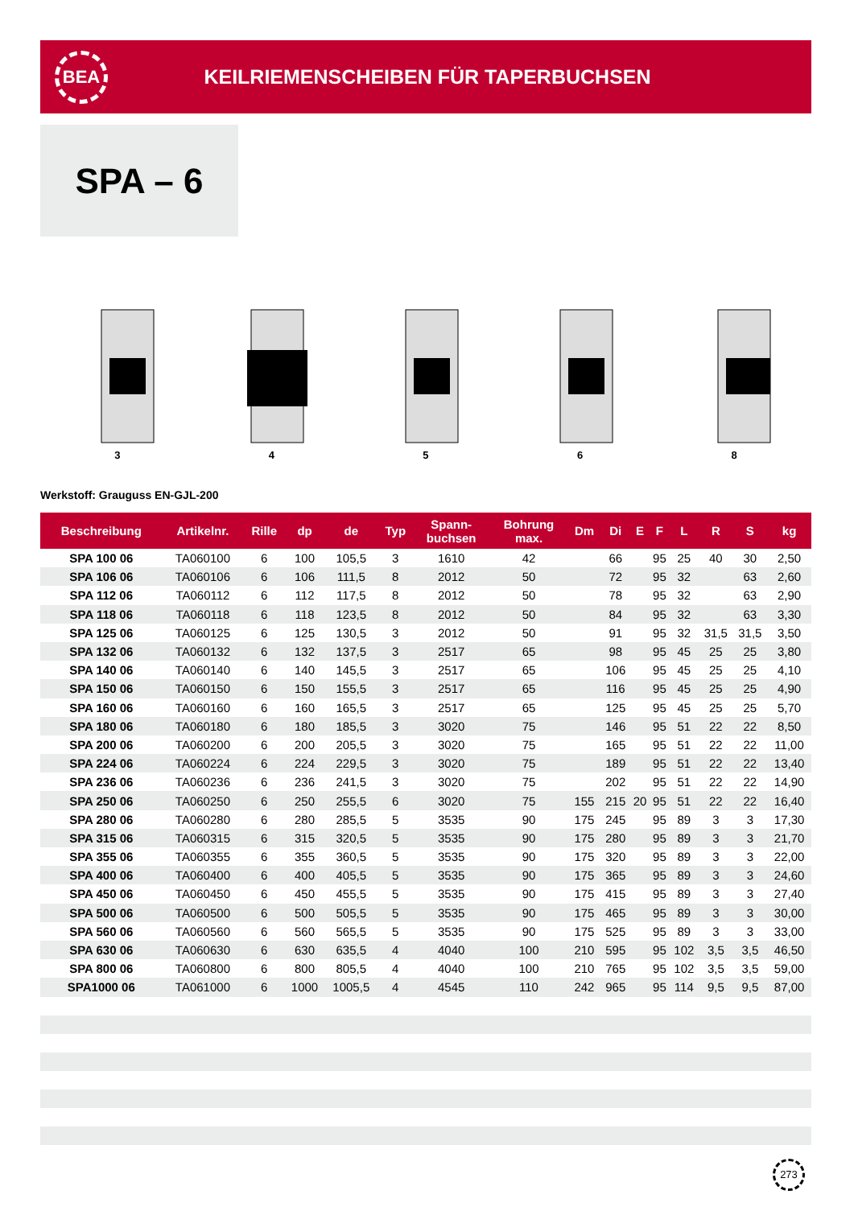BEA
KEILRIEMENSCHEIBEN FÜR TAPERBUCHSEN
SPA – 6
3
4
5
6
8
Werkstoff: Grauguss EN-GJL-200
| Beschreibung | Artikelnr. | Rille | dp | de | Typ | Spann- buchsen | Bohrung max. | Dm | Di | E | F | L | R | S | kg |
| --- | --- | --- | --- | --- | --- | --- | --- | --- | --- | --- | --- | --- | --- | --- | --- |
| SPA 100 06 | TA060100 | 6 | 100 | 105,5 | 3 | 1610 | 42 | | 66 | | 95 | 25 | 40 | 30 | 2,50 |
| SPA 106 06 | TA060106 | 6 | 106 | 111,5 | 8 | 2012 | 50 | | 72 | | 95 | 32 | | 63 | 2,60 |
| SPA 112 06 | TA060112 | 6 | 112 | 117,5 | 8 | 2012 | 50 | | 78 | | 95 | 32 | | 63 | 2,90 |
| SPA 118 06 | TA060118 | 6 | 118 | 123,5 | 8 | 2012 | 50 | | 84 | | 95 | 32 | | 63 | 3,30 |
| SPA 125 06 | TA060125 | 6 | 125 | 130,5 | 3 | 2012 | 50 | | 91 | | 95 | 32 | 31,5 | 31,5 | 3,50 |
| SPA 132 06 | TA060132 | 6 | 132 | 137,5 | 3 | 2517 | 65 | | 98 | | 95 | 45 | 25 | 25 | 3,80 |
| SPA 140 06 | TA060140 | 6 | 140 | 145,5 | 3 | 2517 | 65 | | 106 | | 95 | 45 | 25 | 25 | 4,10 |
| SPA 150 06 | TA060150 | 6 | 150 | 155,5 | 3 | 2517 | 65 | | 116 | | 95 | 45 | 25 | 25 | 4,90 |
| SPA 160 06 | TA060160 | 6 | 160 | 165,5 | 3 | 2517 | 65 | | 125 | | 95 | 45 | 25 | 25 | 5,70 |
| SPA 180 06 | TA060180 | 6 | 180 | 185,5 | 3 | 3020 | 75 | | 146 | | 95 | 51 | 22 | 22 | 8,50 |
| SPA 200 06 | TA060200 | 6 | 200 | 205,5 | 3 | 3020 | 75 | | 165 | | 95 | 51 | 22 | 22 | 11,00 |
| SPA 224 06 | TA060224 | 6 | 224 | 229,5 | 3 | 3020 | 75 | | 189 | | 95 | 51 | 22 | 22 | 13,40 |
| SPA 236 06 | TA060236 | 6 | 236 | 241,5 | 3 | 3020 | 75 | | 202 | | 95 | 51 | 22 | 22 | 14,90 |
| SPA 250 06 | TA060250 | 6 | 250 | 255,5 | 6 | 3020 | 75 | 155 | 215 | 20 | 95 | 51 | 22 | 22 | 16,40 |
| SPA 280 06 | TA060280 | 6 | 280 | 285,5 | 5 | 3535 | 90 | 175 | 245 | | 95 | 89 | 3 | 3 | 17,30 |
| SPA 315 06 | TA060315 | 6 | 315 | 320,5 | 5 | 3535 | 90 | 175 | 280 | | 95 | 89 | 3 | 3 | 21,70 |
| SPA 355 06 | TA060355 | 6 | 355 | 360,5 | 5 | 3535 | 90 | 175 | 320 | | 95 | 89 | 3 | 3 | 22,00 |
| SPA 400 06 | TA060400 | 6 | 400 | 405,5 | 5 | 3535 | 90 | 175 | 365 | | 95 | 89 | 3 | 3 | 24,60 |
| SPA 450 06 | TA060450 | 6 | 450 | 455,5 | 5 | 3535 | 90 | 175 | 415 | | 95 | 89 | 3 | 3 | 27,40 |
| SPA 500 06 | TA060500 | 6 | 500 | 505,5 | 5 | 3535 | 90 | 175 | 465 | | 95 | 89 | 3 | 3 | 30,00 |
| SPA 560 06 | TA060560 | 6 | 560 | 565,5 | 5 | 3535 | 90 | 175 | 525 | | 95 | 89 | 3 | 3 | 33,00 |
| SPA 630 06 | TA060630 | 6 | 630 | 635,5 | 4 | 4040 | 100 | 210 | 595 | | 95 | 102 | 3,5 | 3,5 | 46,50 |
| SPA 800 06 | TA060800 | 6 | 800 | 805,5 | 4 | 4040 | 100 | 210 | 765 | | 95 | 102 | 3,5 | 3,5 | 59,00 |
| SPA1000 06 | TA061000 | 6 | 1000 | 1005,5 | 4 | 4545 | 110 | 242 | 965 | | 95 | 114 | 9,5 | 9,5 | 87,00 |
273